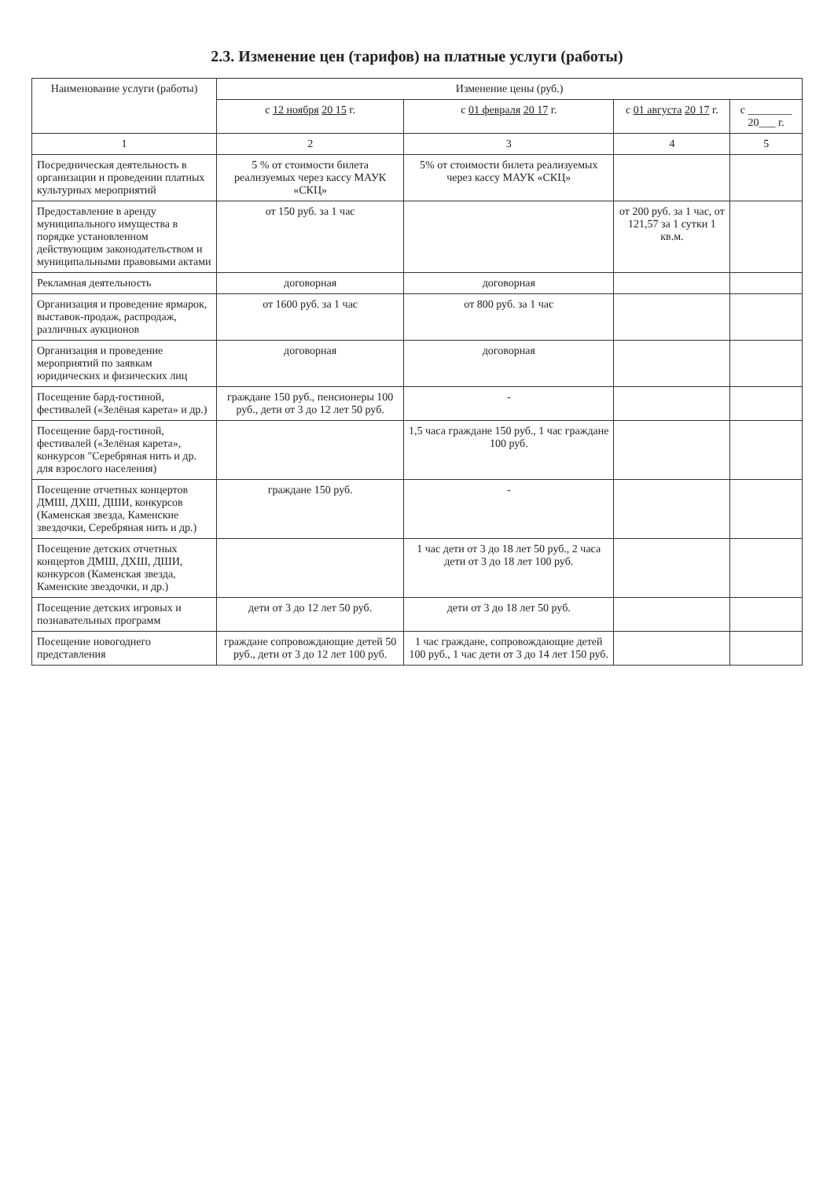2.3. Изменение цен (тарифов) на платные услуги (работы)
| Наименование услуги (работы) | Изменение цены (руб.) | | | |
| --- | --- | --- | --- | --- |
| | с 12 ноября 20 15 г. | с 01 февраля 20 17 г. | с 01 августа 20 17 г. | с ________ 20___ г. |
| 1 | 2 | 3 | 4 | 5 |
| Посредническая деятельность в организации и проведении платных культурных мероприятий | 5 % от стоимости билета реализуемых через кассу МАУК «СКЦ» | 5% от стоимости билета реализуемых через кассу МАУК «СКЦ» | | |
| Предоставление в аренду муниципального имущества в порядке установленном действующим законодательством и муниципальными правовыми актами | от 150 руб. за 1 час | | от 200 руб. за 1 час, от 121,57 за 1 сутки 1 кв.м. | |
| Рекламная деятельность | договорная | договорная | | |
| Организация и проведение ярмарок, выставок-продаж, распродаж, различных аукционов | от 1600 руб. за 1 час | от 800 руб. за 1 час | | |
| Организация и проведение мероприятий по заявкам юридических и физических лиц | договорная | договорная | | |
| Посещение бард-гостиной, фестивалей («Зелёная карета» и др.) | граждане 150 руб., пенсионеры 100 руб., дети от 3 до 12 лет 50 руб. | - | | |
| Посещение бард-гостиной, фестивалей («Зелёная карета», конкурсов "Серебряная нить и др. для взрослого населения) | | 1,5 часа граждане 150 руб., 1 час граждане 100 руб. | | |
| Посещение отчетных концертов ДМШ, ДХШ, ДШИ, конкурсов (Каменская звезда, Каменские звездочки, Серебряная нить и др.) | граждане 150 руб. | - | | |
| Посещение детских отчетных концертов ДМШ, ДХШ, ДШИ, конкурсов (Каменская звезда, Каменские звездочки, и др.) | | 1 час дети от 3 до 18 лет 50 руб., 2 часа дети от 3 до 18 лет 100 руб. | | |
| Посещение детских игровых и познавательных программ | дети от 3 до 12 лет 50 руб. | дети от 3 до 18 лет 50 руб. | | |
| Посещение новогоднего представления | граждане сопровождающие детей 50 руб., дети от 3 до 12 лет 100 руб. | 1 час граждане, сопровождающие детей 100 руб., 1 час дети от 3 до 14 лет 150 руб. | | |